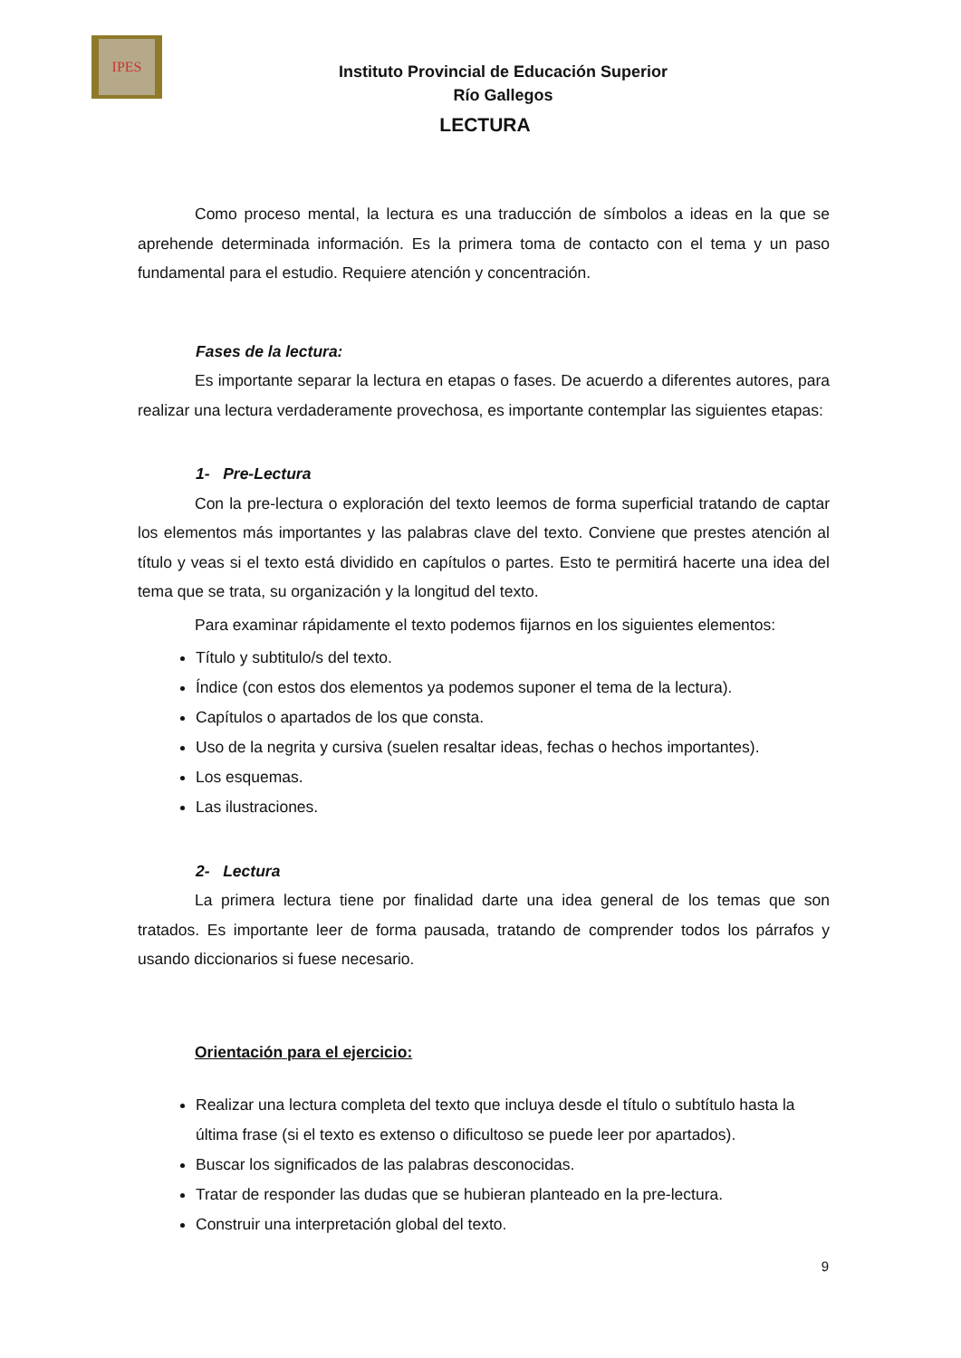IPES
Instituto Provincial de Educación Superior
Río Gallegos
LECTURA
Como proceso mental, la lectura es una traducción de símbolos a ideas en la que se aprehende determinada información. Es la primera toma de contacto con el tema y un paso fundamental para el estudio. Requiere atención y concentración.
Fases de la lectura:
Es importante separar la lectura en etapas o fases. De acuerdo a diferentes autores, para realizar una lectura verdaderamente provechosa, es importante contemplar las siguientes etapas:
1- Pre-Lectura
Con la pre-lectura o exploración del texto leemos de forma superficial tratando de captar los elementos más importantes y las palabras clave del texto. Conviene que prestes atención al título y veas si el texto está dividido en capítulos o partes. Esto te permitirá hacerte una idea del tema que se trata, su organización y la longitud del texto.
Para examinar rápidamente el texto podemos fijarnos en los siguientes elementos:
Título y subtitulo/s del texto.
Índice (con estos dos elementos ya podemos suponer el tema de la lectura).
Capítulos o apartados de los que consta.
Uso de la negrita y cursiva (suelen resaltar ideas, fechas o hechos importantes).
Los esquemas.
Las ilustraciones.
2- Lectura
La primera lectura tiene por finalidad darte una idea general de los temas que son tratados. Es importante leer de forma pausada, tratando de comprender todos los párrafos y usando diccionarios si fuese necesario.
Orientación para el ejercicio:
Realizar una lectura completa del texto que incluya desde el título o subtítulo hasta la última frase (si el texto es extenso o dificultoso se puede leer por apartados).
Buscar los significados de las palabras desconocidas.
Tratar de responder las dudas que se hubieran planteado en la pre-lectura.
Construir una interpretación global del texto.
9